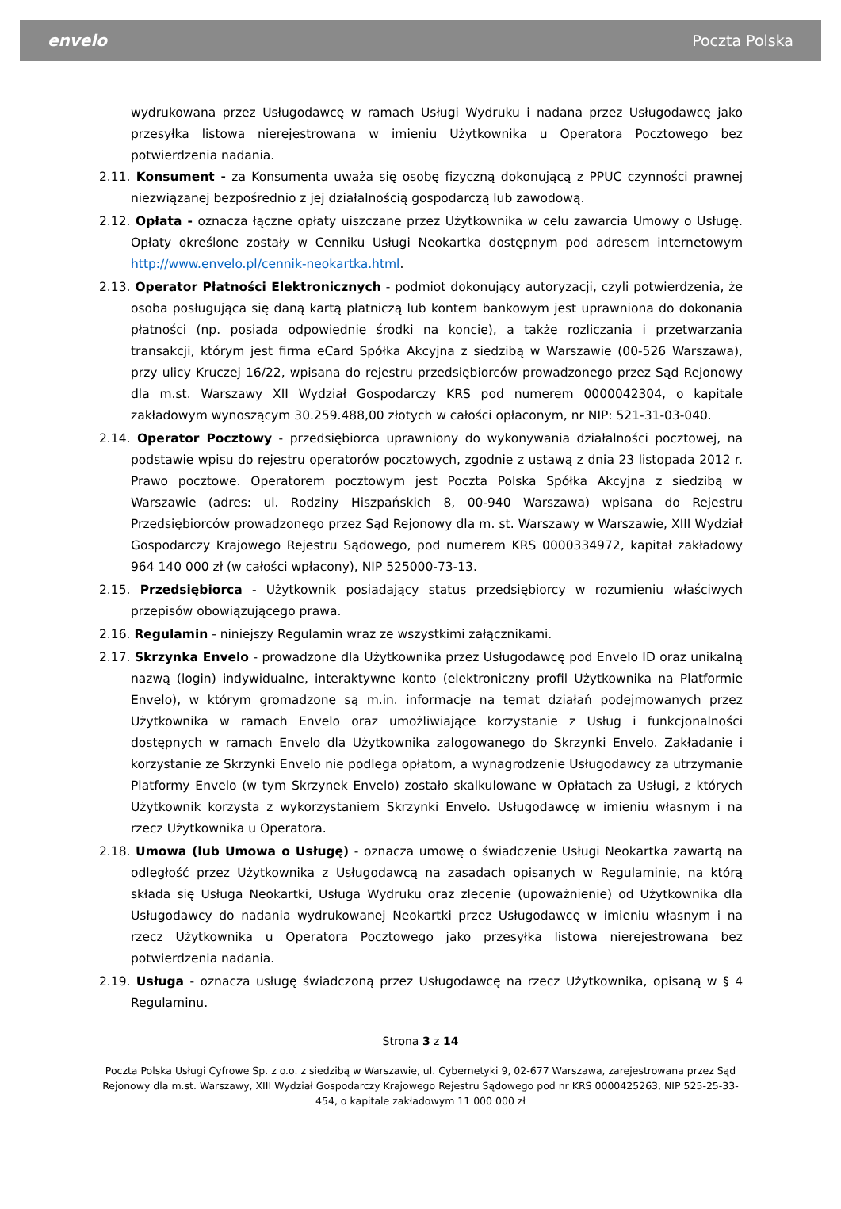envelo Poczta Polska
wydrukowana przez Usługodawcę w ramach Usługi Wydruku i nadana przez Usługodawcę jako przesyłka listowa nierejestrowana w imieniu Użytkownika u Operatora Pocztowego bez potwierdzenia nadania.
2.11. Konsument - za Konsumenta uważa się osobę fizyczną dokonującą z PPUC czynności prawnej niezwiązanej bezpośrednio z jej działalnością gospodarczą lub zawodową.
2.12. Opłata - oznacza łączne opłaty uiszczane przez Użytkownika w celu zawarcia Umowy o Usługę. Opłaty określone zostały w Cenniku Usługi Neokartka dostępnym pod adresem internetowym http://www.envelo.pl/cennik-neokartka.html.
2.13. Operator Płatności Elektronicznych - podmiot dokonujący autoryzacji, czyli potwierdzenia, że osoba posługująca się daną kartą płatniczą lub kontem bankowym jest uprawniona do dokonania płatności (np. posiada odpowiednie środki na koncie), a także rozliczania i przetwarzania transakcji, którym jest firma eCard Spółka Akcyjna z siedzibą w Warszawie (00-526 Warszawa), przy ulicy Kruczej 16/22, wpisana do rejestru przedsiębiorców prowadzonego przez Sąd Rejonowy dla m.st. Warszawy XII Wydział Gospodarczy KRS pod numerem 0000042304, o kapitale zakładowym wynoszącym 30.259.488,00 złotych w całości opłaconym, nr NIP: 521-31-03-040.
2.14. Operator Pocztowy - przedsiębiorca uprawniony do wykonywania działalności pocztowej, na podstawie wpisu do rejestru operatorów pocztowych, zgodnie z ustawą z dnia 23 listopada 2012 r. Prawo pocztowe. Operatorem pocztowym jest Poczta Polska Spółka Akcyjna z siedzibą w Warszawie (adres: ul. Rodziny Hiszpańskich 8, 00-940 Warszawa) wpisana do Rejestru Przedsiębiorców prowadzonego przez Sąd Rejonowy dla m. st. Warszawy w Warszawie, XIII Wydział Gospodarczy Krajowego Rejestru Sądowego, pod numerem KRS 0000334972, kapitał zakładowy 964 140 000 zł (w całości wpłacony), NIP 525000-73-13.
2.15. Przedsiębiorca - Użytkownik posiadający status przedsiębiorcy w rozumieniu właściwych przepisów obowiązującego prawa.
2.16. Regulamin - niniejszy Regulamin wraz ze wszystkimi załącznikami.
2.17. Skrzynka Envelo - prowadzone dla Użytkownika przez Usługodawcę pod Envelo ID oraz unikalną nazwą (login) indywidualne, interaktywne konto (elektroniczny profil Użytkownika na Platformie Envelo), w którym gromadzone są m.in. informacje na temat działań podejmowanych przez Użytkownika w ramach Envelo oraz umożliwiające korzystanie z Usług i funkcjonalności dostępnych w ramach Envelo dla Użytkownika zalogowanego do Skrzynki Envelo. Zakładanie i korzystanie ze Skrzynki Envelo nie podlega opłatom, a wynagrodzenie Usługodawcy za utrzymanie Platformy Envelo (w tym Skrzynek Envelo) zostało skalkulowane w Opłatach za Usługi, z których Użytkownik korzysta z wykorzystaniem Skrzynki Envelo. Usługodawcę w imieniu własnym i na rzecz Użytkownika u Operatora.
2.18. Umowa (lub Umowa o Usługę) - oznacza umowę o świadczenie Usługi Neokartka zawartą na odległość przez Użytkownika z Usługodawcą na zasadach opisanych w Regulaminie, na którą składa się Usługa Neokartki, Usługa Wydruku oraz zlecenie (upoważnienie) od Użytkownika dla Usługodawcy do nadania wydrukowanej Neokartki przez Usługodawcę w imieniu własnym i na rzecz Użytkownika u Operatora Pocztowego jako przesyłka listowa nierejestrowana bez potwierdzenia nadania.
2.19. Usługa - oznacza usługę świadczoną przez Usługodawcę na rzecz Użytkownika, opisaną w § 4 Regulaminu.
Strona 3 z 14
Poczta Polska Usługi Cyfrowe Sp. z o.o. z siedzibą w Warszawie, ul. Cybernetyki 9, 02-677 Warszawa, zarejestrowana przez Sąd Rejonowy dla m.st. Warszawy, XIII Wydział Gospodarczy Krajowego Rejestru Sądowego pod nr KRS 0000425263, NIP 525-25-33-454, o kapitale zakładowym 11 000 000 zł